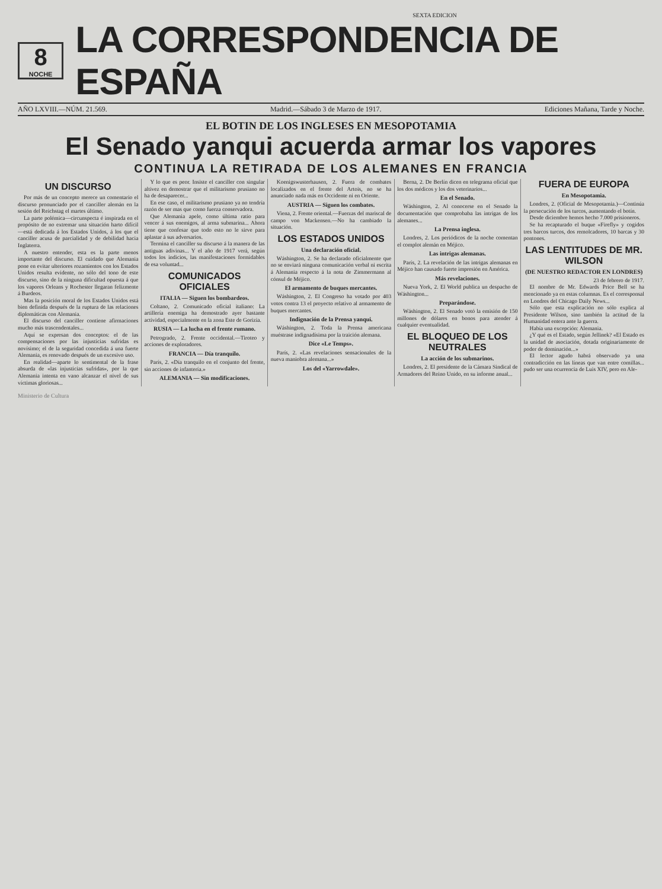SEXTA EDICION
8
NOCHE
LA CORRESPONDENCIA DE ESPAÑA
AÑO LXVIII.—NÚM. 21.569. Madrid.—Sábado 3 de Marzo de 1917. Ediciones Mañana, Tarde y Noche.
EL BOTIN DE LOS INGLESES EN MESOPOTAMIA
El Senado yanqui acuerda armar los vapores
CONTINUA LA RETIRADA DE LOS ALEMANES EN FRANCIA
UN DISCURSO
Por más de un concepto merece un comentario el discurso pronunciado por el canciller alemán en la sesión del Reichstag el martes último.
La parte polémica—circunspecta é inspirada en el propósito de no extremar una situación harto difícil—está dedicada á los Estados Unidos, á los que el canciller acusa de parcialidad y de debilidad hacia Inglaterra.
A nuestro entender, esta es la parte menos importante del discurso. El cuidado que Alemania pone en evitar ulteriores rozamientos con los Estados Unidos resulta evidente, no sólo del tono de este discurso, sino de la ninguna dificultad opuesta á que los vapores Orleans y Rochester llegaran felizmente á Burdeos.
Mas la posición moral de los Estados Unidos está bien definida después de la ruptura de las relaciones diplomáticas con Alemania.
El discurso del canciller contiene afirmaciones mucho más trascendentales...
Aquí se expresan dos conceptos: el de las compensaciones por las injusticias sufridas es novísimo; el de la seguridad concedida á una fuerte Alemania, es renovado después de un excesivo uso.
En realidad—aparte lo sentimental de la frase absurda de «las injusticias sufridas», por la que Alemania intenta en vano alcanzar el nivel de sus víctimas gloriosas...
Y lo que es peor. Insiste el canciller con singular altivez en demostrar que el militarismo prusiano no ha de desaparecer...
En ese caso, el militarismo prusiano ya no tendría razón de ser mas que como fuerza conservadora.
Que Alemania apele, como última ratio para vencer á sus enemigos, al arma submarina... Ahora tiene que confesar que todo esto no le sirve para aplastar á sus adversarios.
Termina el canciller su discurso á la manera de las antiguas adivinas... Y el año de 1917 verá, según todos los indicios, las manifestaciones formidables de esa voluntad...
COMUNICADOS OFICIALES
ITALIA — Siguen los bombardeos.
Coltano, 2. Comunicado oficial italiano: La artillería enemiga ha demostrado ayer bastante actividad, especialmente en la zona Este de Gorizia.
RUSIA — La lucha en el frente rumano.
Petrogrado, 2. Frente occidental.—Tiroteo y acciones de exploradores.
FRANCIA — Día tranquilo.
París, 2. «Día tranquilo en el conjunto del frente, sin acciones de infantería.»
ALEMANIA — Sin modificaciones.
Koenigswusterhausen, 2. Fuera de combates localizados en el frente del Artois, no se ha anunciado nada más en Occidente ni en Oriente.
AUSTRIA — Siguen los combates.
Viena, 2. Frente oriental.—Fuerzas del mariscal de campo von Mackensen.—No ha cambiado la situación.
LOS ESTADOS UNIDOS
Una declaración oficial.
Wáshington, 2. Se ha declarado oficialmente que no se enviará ninguna comunicación verbal ni escrita á Alemania respecto á la nota de Zimmermann al cónsul de Méjico.
El armamento de buques mercantes.
Wáshington, 2. El Congreso ha votado por 403 votos contra 13 el proyecto relativo al armamento de buques mercantes.
Indignación de la Prensa yanqui.
Wáshington, 2. Toda la Prensa americana muéstrase indignadísima por la traición alemana.
Dice «Le Temps».
París, 2. «Las revelaciones sensacionales de la nueva maniobra alemana...»
Los del «Yarrowdale».
Berna, 2. De Berlín dicen en telegrama oficial que los dos médicos y los dos veterinarios...
En el Senado.
Wáshington, 2. Al conocerse en el Senado la documentación que comprobaba las intrigas de los alemanes...
La Prensa inglesa.
Londres, 2. Los periódicos de la noche comentan el complot alemán en Méjico.
Las intrigas alemanas.
París, 2. La revelación de las intrigas alemanas en Méjico han causado fuerte impresión en América.
Más revelaciones.
Nueva York, 2. El World publica un despacho de Wáshington...
Preparándose.
Wáshington, 2. El Senado votó la emisión de 150 millones de dólares en bonos para atender á cualquier eventualidad.
EL BLOQUEO DE LOS NEUTRALES
La acción de los submarinos.
Londres, 2. El presidente de la Cámara Sindical de Armadores del Reino Unido, en su informe anual...
FUERA DE EUROPA
En Mesopotamia.
Londres, 2. (Oficial de Mesopotamia.)—Continúa la persecución de los turcos, aumentando el botín.
Desde diciembre hemos hecho 7.000 prisioneros.
Se ha recapturado el buque «Firefly» y cogidos tres barcos turcos, dos remolcadores, 10 barcas y 30 pontones.
LAS LENTITUDES DE MR. WILSON
(DE NUESTRO REDACTOR EN LONDRES)
23 de febrero de 1917.
El nombre de Mr. Edwards Price Bell se ha mencionado ya en estas columnas. Es el corresponsal en Londres del Chicago Daily News...
Sólo que esta explicación no sólo explica al Presidente Wilson, sino también la actitud de la Humanidad entera ante la guerra.
Había una excepción: Alemania.
¿Y qué es el Estado, según Jellinek? «El Estado es la unidad de asociación, dotada originariamente de poder de dominación...»
El lector agudo habrá observado ya una contradicción en las líneas que van entre comillas... pudo ser una ocurrencia de Luis XIV, pero en Ale-
Ministerio de Cultura